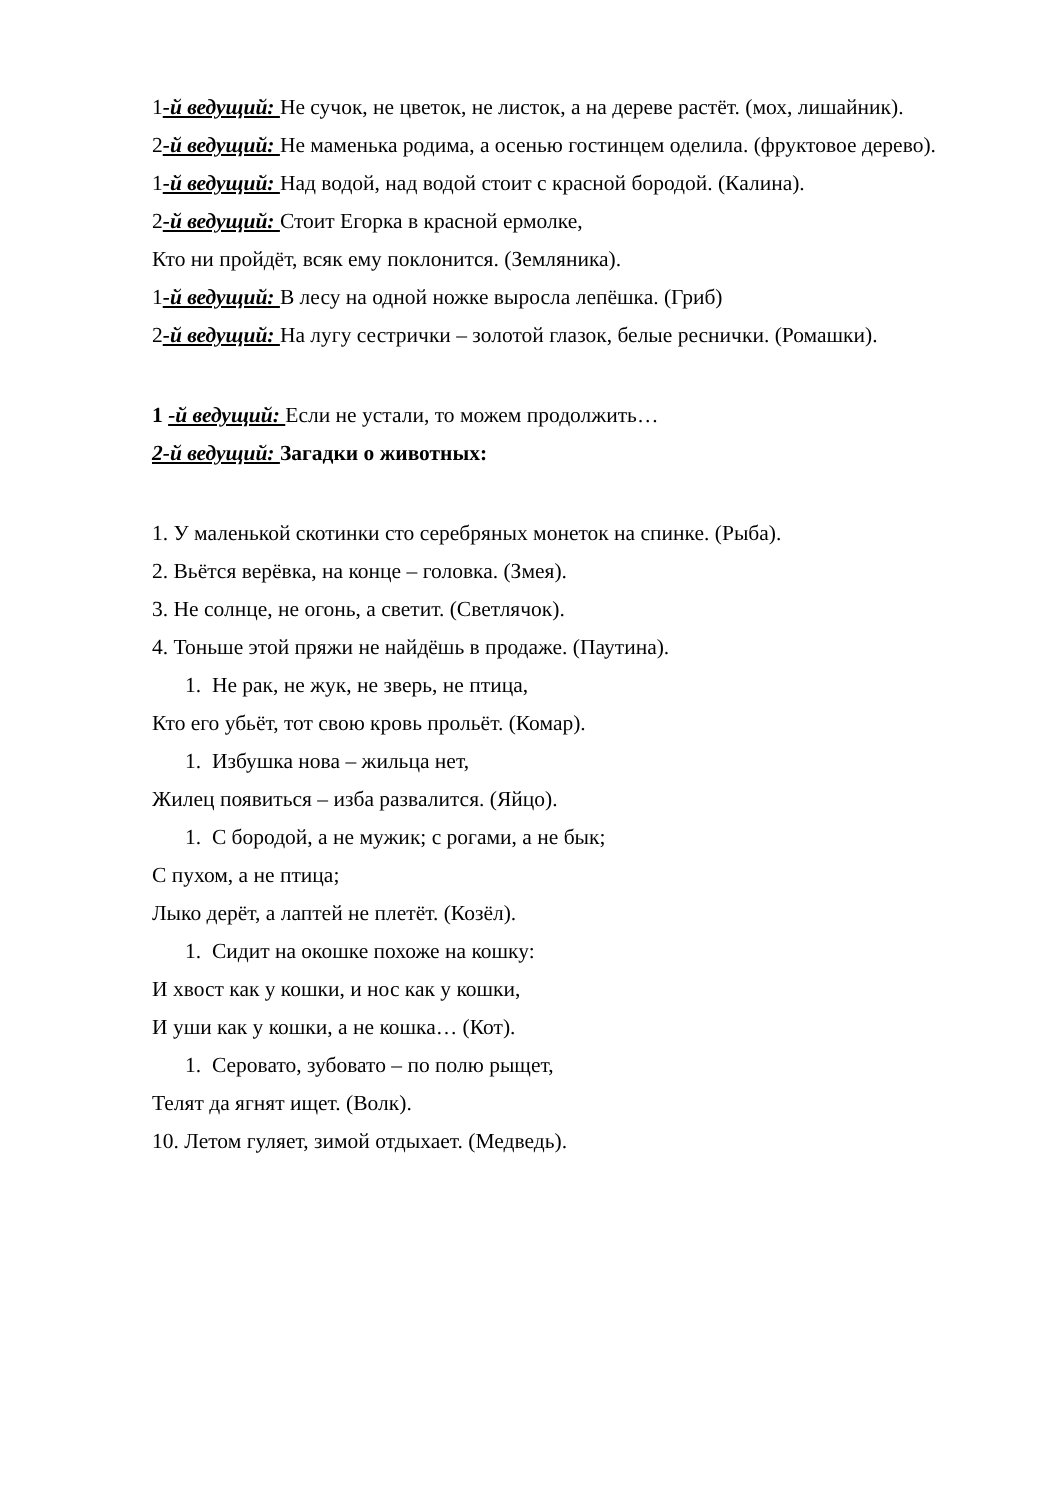1-й ведущий: Не сучок, не цветок, не листок, а на дереве растёт. (мох, лишайник).
2-й ведущий: Не маменька родима, а осенью гостинцем оделила. (фруктовое дерево).
1-й ведущий: Над водой, над водой стоит с красной бородой. (Калина).
2-й ведущий: Стоит Егорка в красной ермолке,
Кто ни пройдёт, всяк ему поклонится. (Земляника).
1-й ведущий: В лесу на одной ножке выросла лепёшка. (Гриб)
2-й ведущий: На лугу сестрички – золотой глазок, белые реснички. (Ромашки).
1 -й ведущий: Если не устали, то можем продолжить…
2-й ведущий: Загадки о животных:
1. У маленькой скотинки сто серебряных монеток на спинке. (Рыба).
2. Вьётся верёвка, на конце – головка. (Змея).
3. Не солнце, не огонь, а светит. (Светлячок).
4. Тоньше этой пряжи не найдёшь в продаже. (Паутина).
1. Не рак, не жук, не зверь, не птица,
Кто его убьёт, тот свою кровь прольёт. (Комар).
1. Избушка нова – жильца нет,
Жилец появиться – изба развалится. (Яйцо).
1. С бородой, а не мужик; с рогами, а не бык;
С пухом, а не птица;
Лыко дерёт, а лаптей не плетёт. (Козёл).
1. Сидит на окошке похоже на кошку:
И хвост как у кошки, и нос как у кошки,
И уши как у кошки, а не кошка… (Кот).
1. Серовато, зубовато – по полю рыщет,
Телят да ягнят ищет. (Волк).
10. Летом гуляет, зимой отдыхает. (Медведь).